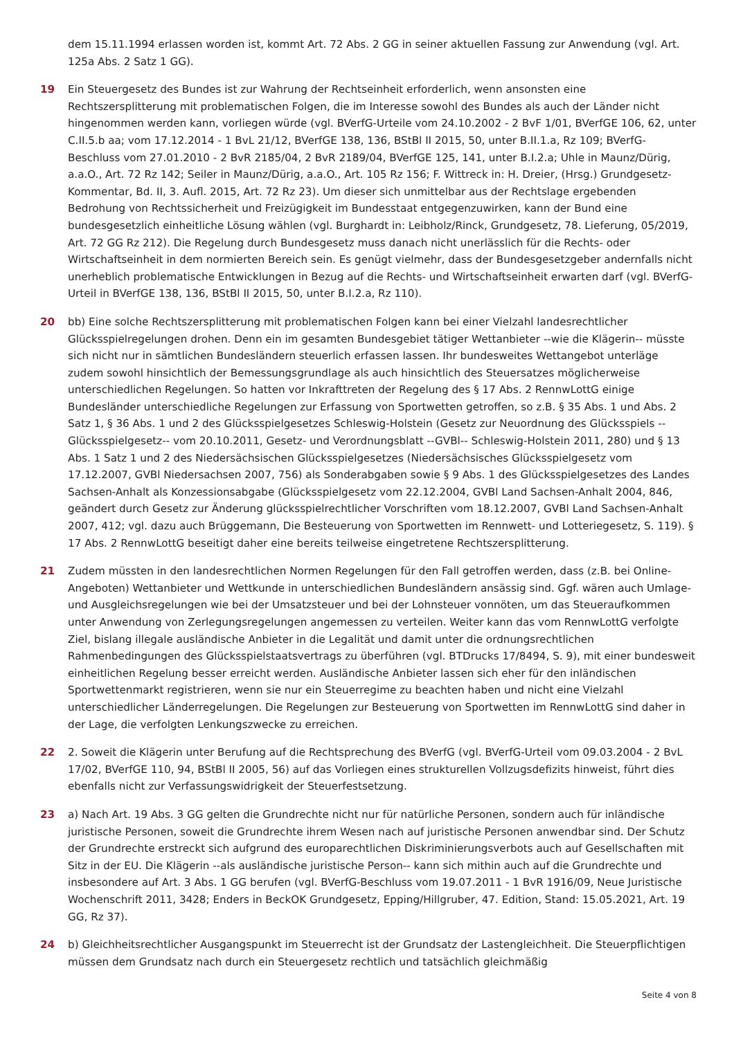dem 15.11.1994 erlassen worden ist, kommt Art. 72 Abs. 2 GG in seiner aktuellen Fassung zur Anwendung (vgl. Art. 125a Abs. 2 Satz 1 GG).
19 Ein Steuergesetz des Bundes ist zur Wahrung der Rechtseinheit erforderlich, wenn ansonsten eine Rechtszersplitterung mit problematischen Folgen, die im Interesse sowohl des Bundes als auch der Länder nicht hingenommen werden kann, vorliegen würde (vgl. BVerfG-Urteile vom 24.10.2002 - 2 BvF 1/01, BVerfGE 106, 62, unter C.II.5.b aa; vom 17.12.2014 - 1 BvL 21/12, BVerfGE 138, 136, BStBl II 2015, 50, unter B.II.1.a, Rz 109; BVerfG-Beschluss vom 27.01.2010 - 2 BvR 2185/04, 2 BvR 2189/04, BVerfGE 125, 141, unter B.I.2.a; Uhle in Maunz/Dürig, a.a.O., Art. 72 Rz 142; Seiler in Maunz/Dürig, a.a.O., Art. 105 Rz 156; F. Wittreck in: H. Dreier, (Hrsg.) Grundgesetz-Kommentar, Bd. II, 3. Aufl. 2015, Art. 72 Rz 23). Um dieser sich unmittelbar aus der Rechtslage ergebenden Bedrohung von Rechtssicherheit und Freizügigkeit im Bundesstaat entgegenzuwirken, kann der Bund eine bundesgesetzlich einheitliche Lösung wählen (vgl. Burghardt in: Leibholz/Rinck, Grundgesetz, 78. Lieferung, 05/2019, Art. 72 GG Rz 212). Die Regelung durch Bundesgesetz muss danach nicht unerlässlich für die Rechts- oder Wirtschaftseinheit in dem normierten Bereich sein. Es genügt vielmehr, dass der Bundesgesetzgeber andernfalls nicht unerheblich problematische Entwicklungen in Bezug auf die Rechts- und Wirtschaftseinheit erwarten darf (vgl. BVerfG-Urteil in BVerfGE 138, 136, BStBl II 2015, 50, unter B.I.2.a, Rz 110).
20 bb) Eine solche Rechtszersplitterung mit problematischen Folgen kann bei einer Vielzahl landesrechtlicher Glücksspielregelungen drohen. Denn ein im gesamten Bundesgebiet tätiger Wettanbieter --wie die Klägerin-- müsste sich nicht nur in sämtlichen Bundesländern steuerlich erfassen lassen. Ihr bundesweites Wettangebot unterläge zudem sowohl hinsichtlich der Bemessungsgrundlage als auch hinsichtlich des Steuersatzes möglicherweise unterschiedlichen Regelungen. So hatten vor Inkrafttreten der Regelung des § 17 Abs. 2 RennwLottG einige Bundesländer unterschiedliche Regelungen zur Erfassung von Sportwetten getroffen, so z.B. § 35 Abs. 1 und Abs. 2 Satz 1, § 36 Abs. 1 und 2 des Glücksspielgesetzes Schleswig-Holstein (Gesetz zur Neuordnung des Glücksspiels --Glücksspielgesetz-- vom 20.10.2011, Gesetz- und Verordnungsblatt --GVBl-- Schleswig-Holstein 2011, 280) und § 13 Abs. 1 Satz 1 und 2 des Niedersächsischen Glücksspielgesetzes (Niedersächsisches Glücksspielgesetz vom 17.12.2007, GVBl Niedersachsen 2007, 756) als Sonderabgaben sowie § 9 Abs. 1 des Glücksspielgesetzes des Landes Sachsen-Anhalt als Konzessionsabgabe (Glücksspielgesetz vom 22.12.2004, GVBl Land Sachsen-Anhalt 2004, 846, geändert durch Gesetz zur Änderung glücksspielrechtlicher Vorschriften vom 18.12.2007, GVBl Land Sachsen-Anhalt 2007, 412; vgl. dazu auch Brüggemann, Die Besteuerung von Sportwetten im Rennwett- und Lotteriegesetz, S. 119). § 17 Abs. 2 RennwLottG beseitigt daher eine bereits teilweise eingetretene Rechtszersplitterung.
21 Zudem müssten in den landesrechtlichen Normen Regelungen für den Fall getroffen werden, dass (z.B. bei Online-Angeboten) Wettanbieter und Wettkunde in unterschiedlichen Bundesländern ansässig sind. Ggf. wären auch Umlage- und Ausgleichsregelungen wie bei der Umsatzsteuer und bei der Lohnsteuer vonnöten, um das Steueraufkommen unter Anwendung von Zerlegungsregelungen angemessen zu verteilen. Weiter kann das vom RennwLottG verfolgte Ziel, bislang illegale ausländische Anbieter in die Legalität und damit unter die ordnungsrechtlichen Rahmenbedingungen des Glücksspielstaatsvertrags zu überführen (vgl. BTDrucks 17/8494, S. 9), mit einer bundesweit einheitlichen Regelung besser erreicht werden. Ausländische Anbieter lassen sich eher für den inländischen Sportwettenmarkt registrieren, wenn sie nur ein Steuerregime zu beachten haben und nicht eine Vielzahl unterschiedlicher Länderregelungen. Die Regelungen zur Besteuerung von Sportwetten im RennwLottG sind daher in der Lage, die verfolgten Lenkungszwecke zu erreichen.
22 2. Soweit die Klägerin unter Berufung auf die Rechtsprechung des BVerfG (vgl. BVerfG-Urteil vom 09.03.2004 - 2 BvL 17/02, BVerfGE 110, 94, BStBl II 2005, 56) auf das Vorliegen eines strukturellen Vollzugsdefizits hinweist, führt dies ebenfalls nicht zur Verfassungswidrigkeit der Steuerfestsetzung.
23 a) Nach Art. 19 Abs. 3 GG gelten die Grundrechte nicht nur für natürliche Personen, sondern auch für inländische juristische Personen, soweit die Grundrechte ihrem Wesen nach auf juristische Personen anwendbar sind. Der Schutz der Grundrechte erstreckt sich aufgrund des europarechtlichen Diskriminierungsverbots auch auf Gesellschaften mit Sitz in der EU. Die Klägerin --als ausländische juristische Person-- kann sich mithin auch auf die Grundrechte und insbesondere auf Art. 3 Abs. 1 GG berufen (vgl. BVerfG-Beschluss vom 19.07.2011 - 1 BvR 1916/09, Neue Juristische Wochenschrift 2011, 3428; Enders in BeckOK Grundgesetz, Epping/Hillgruber, 47. Edition, Stand: 15.05.2021, Art. 19 GG, Rz 37).
24 b) Gleichheitsrechtlicher Ausgangspunkt im Steuerrecht ist der Grundsatz der Lastengleichheit. Die Steuerpflichtigen müssen dem Grundsatz nach durch ein Steuergesetz rechtlich und tatsächlich gleichmäßig
Seite 4 von 8